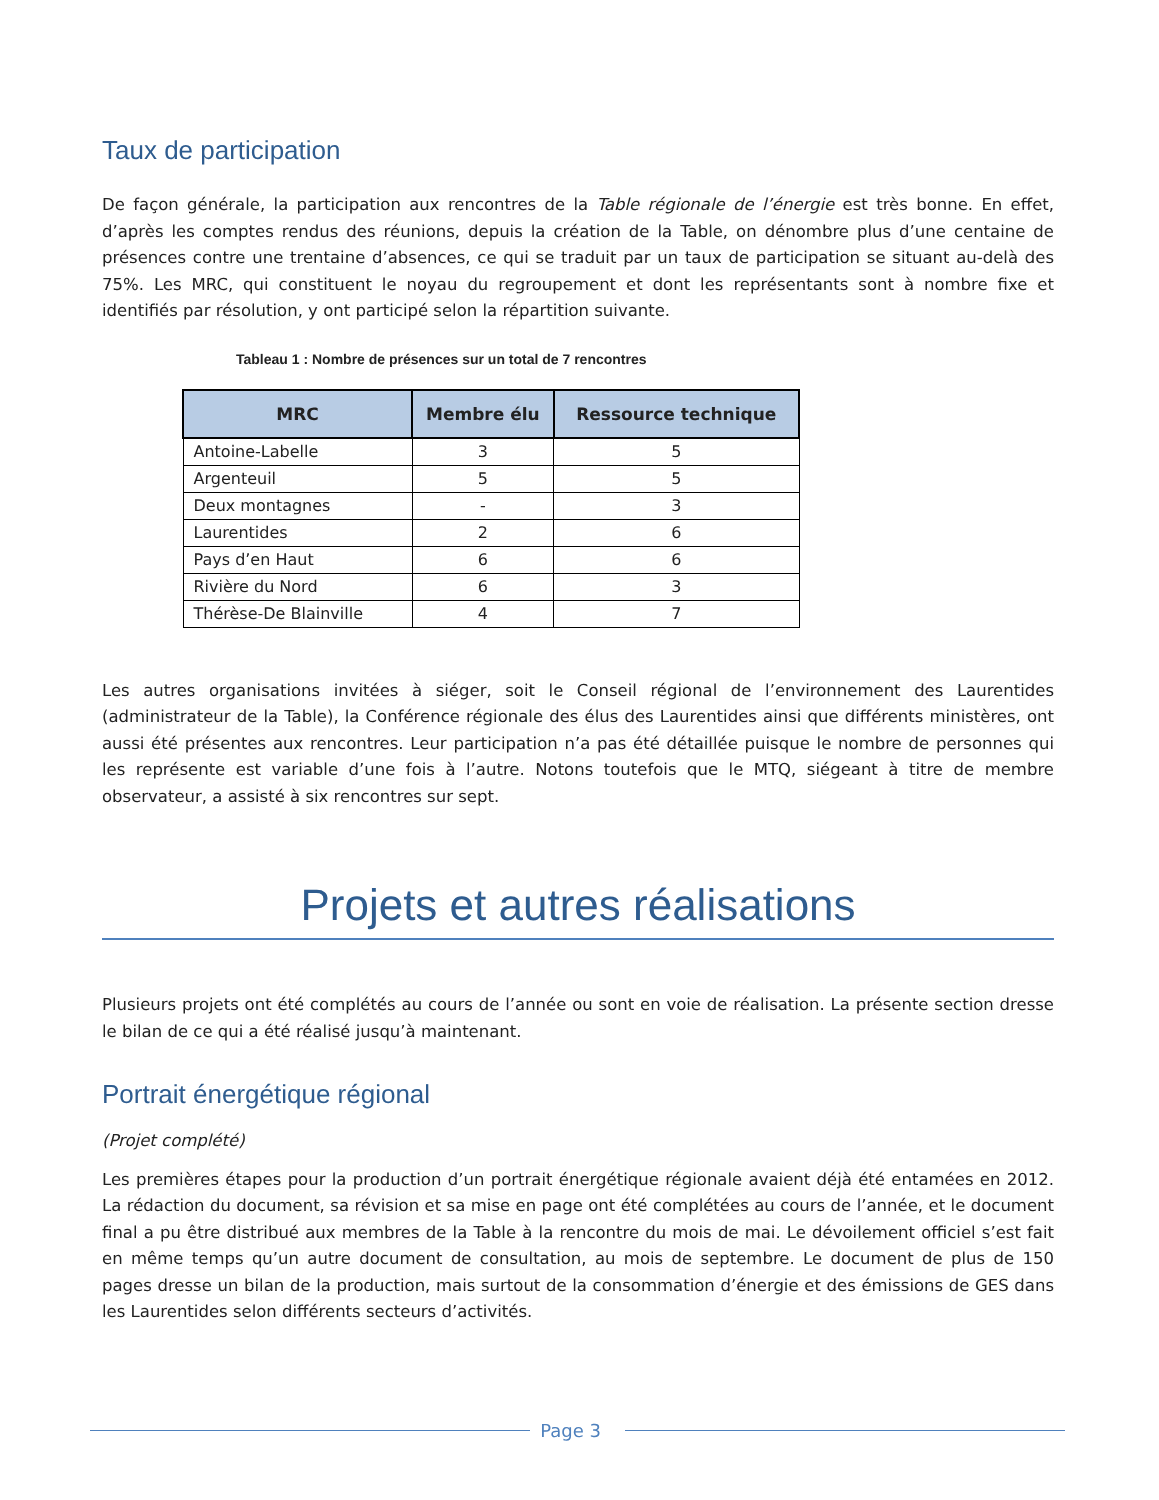Taux de participation
De façon générale, la participation aux rencontres de la Table régionale de l’énergie est très bonne. En effet, d’après les comptes rendus des réunions, depuis la création de la Table, on dénombre plus d’une centaine de présences contre une trentaine d’absences, ce qui se traduit par un taux de participation se situant au-delà des 75%. Les MRC, qui constituent le noyau du regroupement et dont les représentants sont à nombre fixe et identifiés par résolution, y ont participé selon la répartition suivante.
Tableau 1 : Nombre de présences sur un total de 7 rencontres
| MRC | Membre élu | Ressource technique |
| --- | --- | --- |
| Antoine-Labelle | 3 | 5 |
| Argenteuil | 5 | 5 |
| Deux montagnes | - | 3 |
| Laurentides | 2 | 6 |
| Pays d’en Haut | 6 | 6 |
| Rivière du Nord | 6 | 3 |
| Thérèse-De Blainville | 4 | 7 |
Les autres organisations invitées à siéger, soit le Conseil régional de l’environnement des Laurentides (administrateur de la Table), la Conférence régionale des élus des Laurentides ainsi que différents ministères, ont aussi été présentes aux rencontres. Leur participation n’a pas été détaillée puisque le nombre de personnes qui les représente est variable d’une fois à l’autre. Notons toutefois que le MTQ, siégeant à titre de membre observateur, a assisté à six rencontres sur sept.
Projets et autres réalisations
Plusieurs projets ont été complétés au cours de l’année ou sont en voie de réalisation. La présente section dresse le bilan de ce qui a été réalisé jusqu’à maintenant.
Portrait énergétique régional
(Projet complété)
Les premières étapes pour la production d’un portrait énergétique régionale avaient déjà été entamées en 2012. La rédaction du document, sa révision et sa mise en page ont été complétées au cours de l’année, et le document final a pu être distribué aux membres de la Table à la rencontre du mois de mai. Le dévoilement officiel s’est fait en même temps qu’un autre document de consultation, au mois de septembre. Le document de plus de 150 pages dresse un bilan de la production, mais surtout de la consommation d’énergie et des émissions de GES dans les Laurentides selon différents secteurs d’activités.
Page 3